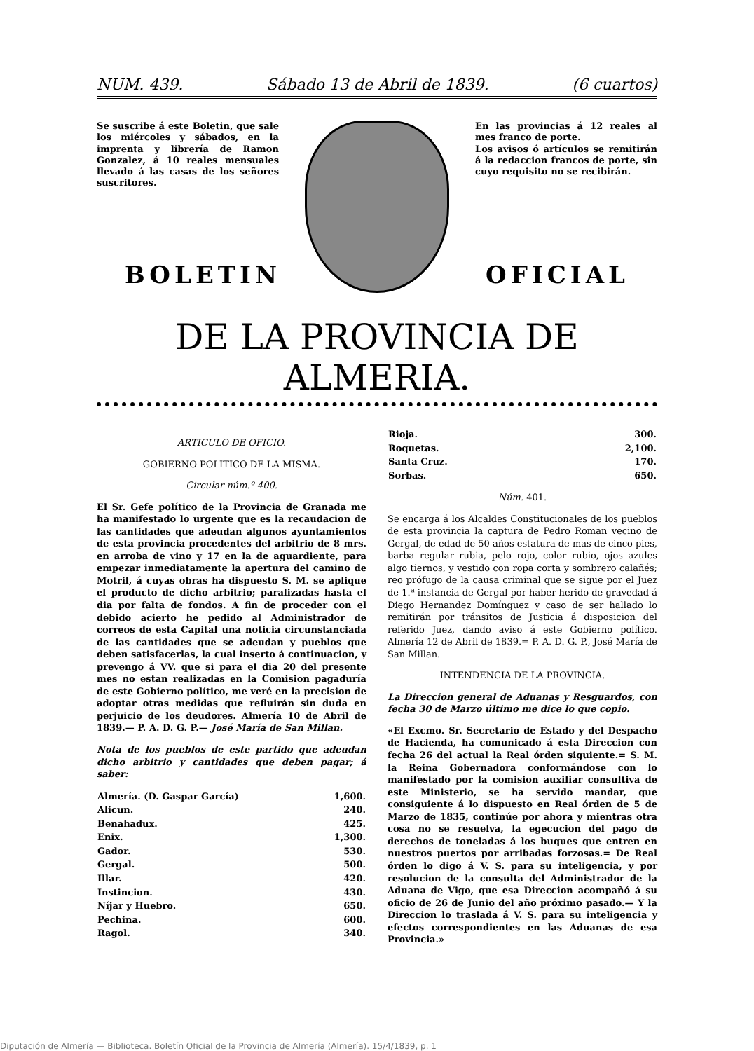NUM. 439. Sábado 13 de Abril de 1839. (6 cuartos)
Se suscribe á este Boletin, que sale los miércoles y sábados, en la imprenta y librería de Ramon Gonzalez, á 10 reales mensuales llevado á las casas de los señores suscritores.
En las provincias á 12 reales al mes franco de porte.
Los avisos ó artículos se remitirán á la redaccion francos de porte, sin cuyo requisito no se recibirán.
BOLETIN OFICIAL
DE LA PROVINCIA DE ALMERIA.
ARTICULO DE OFICIO.
GOBIERNO POLITICO DE LA MISMA.
Circular núm.º 400.
El Sr. Gefe político de la Provincia de Granada me ha manifestado lo urgente que es la recaudacion de las cantidades que adeudan algunos ayuntamientos de esta provincia procedentes del arbitrio de 8 mrs. en arroba de vino y 17 en la de aguardiente, para empezar inmediatamente la apertura del camino de Motril, á cuyas obras ha dispuesto S. M. se aplique el producto de dicho arbitrio; paralizadas hasta el dia por falta de fondos. A fin de proceder con el debido acierto he pedido al Administrador de correos de esta Capital una noticia circunstanciada de las cantidades que se adeudan y pueblos que deben satisfacerlas, la cual inserto á continuacion, y prevengo á VV. que si para el dia 20 del presente mes no estan realizadas en la Comision pagaduría de este Gobierno político, me veré en la precision de adoptar otras medidas que refluirán sin duda en perjuicio de los deudores. Almería 10 de Abril de 1839.— P. A. D. G. P.— José María de San Millan.
Nota de los pueblos de este partido que adeudan dicho arbitrio y cantidades que deben pagar; á saber:
| Almería. (D. Gaspar García) | 1,600. |
| Alicun. | 240. |
| Benahadux. | 425. |
| Enix. | 1,300. |
| Gador. | 530. |
| Gergal. | 500. |
| Illar. | 420. |
| Instincion. | 430. |
| Níjar y Huebro. | 650. |
| Pechina. | 600. |
| Ragol. | 340. |
| Rioja. | 300. |
| Roquetas. | 2,100. |
| Santa Cruz. | 170. |
| Sorbas. | 650. |
Núm. 401.
Se encarga á los Alcaldes Constitucionales de los pueblos de esta provincia la captura de Pedro Roman vecino de Gergal, de edad de 50 años estatura de mas de cinco pies, barba regular rubia, pelo rojo, color rubio, ojos azules algo tiernos, y vestido con ropa corta y sombrero calañés; reo prófugo de la causa criminal que se sigue por el Juez de 1.ª instancia de Gergal por haber herido de gravedad á Diego Hernandez Domínguez y caso de ser hallado lo remitirán por tránsitos de Justicia á disposicion del referido Juez, dando aviso á este Gobierno político. Almería 12 de Abril de 1839.= P. A. D. G. P., José María de San Millan.
INTENDENCIA DE LA PROVINCIA.
La Direccion general de Aduanas y Resguardos, con fecha 30 de Marzo último me dice lo que copio.
«El Excmo. Sr. Secretario de Estado y del Despacho de Hacienda, ha comunicado á esta Direccion con fecha 26 del actual la Real órden siguiente.= S. M. la Reina Gobernadora conformándose con lo manifestado por la comision auxiliar consultiva de este Ministerio, se ha servido mandar, que consiguiente á lo dispuesto en Real órden de 5 de Marzo de 1835, continúe por ahora y mientras otra cosa no se resuelva, la egecucion del pago de derechos de toneladas á los buques que entren en nuestros puertos por arribadas forzosas.= De Real órden lo digo á V. S. para su inteligencia, y por resolucion de la consulta del Administrador de la Aduana de Vigo, que esa Direccion acompañó á su oficio de 26 de Junio del año próximo pasado.— Y la Direccion lo traslada á V. S. para su inteligencia y efectos correspondientes en las Aduanas de esa Provincia.»
Diputación de Almería — Biblioteca. Boletín Oficial de la Provincia de Almería (Almería). 15/4/1839, p. 1